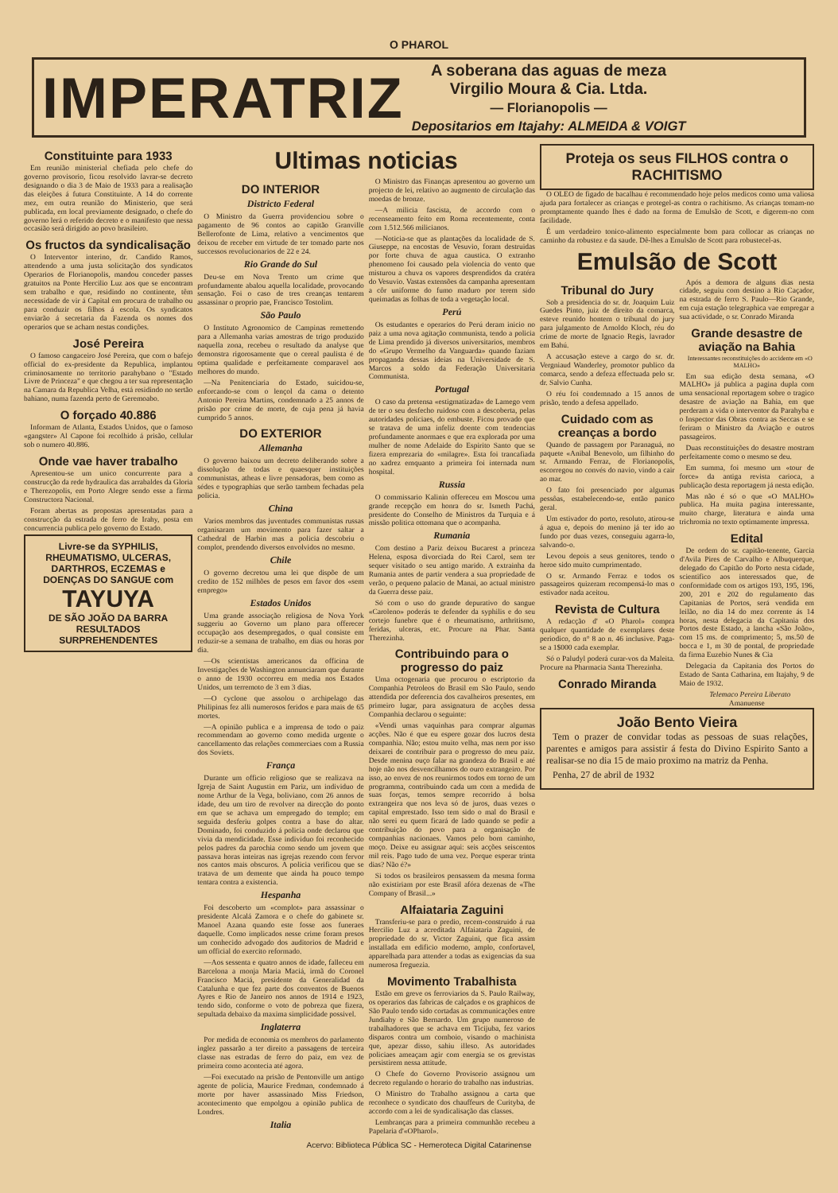O PHAROL
IMPERATRIZ
A soberana das aguas de meza
Virgilio Moura & Cia. Ltda.
— Florianopolis —
Depositarios em Itajahy: ALMEIDA & VOIGT
Constituinte para 1933
Em reunião ministerial chefiada pelo chefe do governo provisorio, ficou resolvido lavrar-se decreto designando o dia 3 de Maio de 1933 para a realisação das eleições á futura Constituinte. A 14 do corrente mez, em outra reunião do Ministerio, que será publicada, em local previamente designado, o chefe do governo lerá o referido decreto e o manifesto que nessa occasião será dirigido ao povo brasileiro.
Os fructos da syndicalisação
O Interventor interino, dr. Candido Ramos, attendendo a uma justa solicitação dos syndicatos Operarios de Florianopolis, mandou conceder passes gratuitos na Ponte Hercilio Luz aos que se encontram sem trabalho e que, residindo no continente, têm necessidade de vir á Capital em procura de trabalho ou para conduzir os filhos á escola. Os syndicatos enviarão á secretaria da Fazenda os nomes dos operarios que se acham nestas condições.
José Pereira
O famoso cangaceiro José Pereira, que com o bafejo official do ex-presidente da Republica, implantou criminosamente no territorio parahybano o "Estado Livre de Princeza" e que chegou a ter sua representação na Camara da Republica Velha, está residindo no sertão bahiano, numa fazenda perto de Geremoabo.
O forçado 40.886
Informam de Atlanta, Estados Unidos, que o famoso «gangster» Al Capone foi recolhido á prisão, cellular sob o numero 40.886.
Onde vae haver trabalho
Apresentou-se um unico concurrente para a construcção da rede hydraulica das arrabaldes da Gloria e Therezopolis, em Porto Alegre sendo esse a firma Constructora Nacional.
Foram abertas as propostas apresentadas para a construcção da estrada de ferro de Irahy, posta em concurrencia publica pelo governo do Estado.
Livre-se da SYPHILIS, RHEUMATISMO, ULCERAS, DARTHROS, ECZEMAS e DOENÇAS DO SANGUE com
TAYUYA
DE SÃO JOÃO DA BARRA
RESULTADOS SURPREHENDENTES
Ultimas noticias
DO INTERIOR
Districto Federal
O Ministro da Guerra providenciou sobre o pagamento de 96 contos ao capitão Granville Bellerofonte de Lima, relativo a vencimentos que deixou de receber em virtude de ter tomado parte nos successos revolucionarios de 22 e 24.
Rio Grande do Sul
Deu-se em Nova Trento um crime que profundamente abalou aquella localidade, provocando sensação. Foi o caso de tres creanças tentarem assassinar o proprio pae, Francisco Tostolim.
São Paulo
O Instituto Agronomico de Campinas remettendo para a Allemanha varias amostras de trigo produzido naquella zona, recebeu o resultado da analyse que demonstra rigorosamente que o cereal paulista é de optima qualidade e perfeitamente comparavel aos melhores do mundo.
—Na Penitenciaria do Estado, suicidou-se, enforcando-se com o lençol da cama o detento Antonio Pereira Martins, condemnado a 25 annos de prisão por crime de morte, de cuja pena já havia cumprido 5 annos.
DO EXTERIOR
Allemanha
O governo baixou um decreto deliberando sobre a dissolução de todas e quaesquer instituições communistas, atheas e livre pensadoras, bem como as sédes e typographias que serão tambem fechadas pela policia.
China
Varios membros das juventudes communistas russas organisaram um movimento para fazer saltar a Cathedral de Harbin mas a policia descobriu o complot, prendendo diversos envolvidos no mesmo.
Chile
O governo decretou uma lei que dispõe de um credito de 152 milhões de pesos em favor dos «sem emprego»
Estados Unidos
Uma grande associação religiosa de Nova York suggeriu ao Governo um plano para offerecer occupação aos desempregados, o qual consiste em reduzir-se a semana de trabalho, em dias ou horas por dia.
—Os scientistas americanos da officina de Investigações de Washington annunciaram que durante o anno de 1930 occorreu em media nos Estados Unidos, um terremoto de 3 em 3 dias.
—O cyclone que assolou o archipelago das Philipinas fez alli numerosos feridos e para mais de 65 mortes.
—A opinião publica e a imprensa de todo o paiz recommendam ao governo como medida urgente o cancellamento das relações commerciaes com a Russia dos Soviets.
França
Durante um officio religioso que se realizava na Igreja de Saint Augustin em Pariz, um individuo de nome Arthur de la Vega, boliviano, com 26 annos de idade, deu um tiro de revolver na direcção do ponto em que se achava um empregado do templo; em seguida desferiu golpes contra a base do altar. Dominado, foi conduzido á policia onde declarou que vivia da mendicidade. Esse individuo foi reconhecido pelos padres da parochia como sendo um jovem que passava horas inteiras nas igrejas rezendo com fervor nos cantos mais obscuros. A policia verificou que se tratava de um demente que ainda ha pouco tempo tentara contra a existencia.
Hespanha
Foi descoberto um «complot» para assassinar o presidente Alcalá Zamora e o chefe do gabinete sr. Manoel Azana quando este fosse aos funeraes daquelle. Como implicados nesse crime foram presos um conhecido advogado dos auditorios de Madrid e um official do exercito reformado.
—Aos sessenta e quatro annos de idade, falleceu em Barcelona a monja Maria Maciá, irmã do Coronel Francisco Maciá, presidente da Generalidad da Catalunha e que fez parte dos conventos de Buenos Ayres e Rio de Janeiro nos annos de 1914 e 1923, tendo sido, conforme o voto de pobreza que fizera, sepultada debaixo da maxima simplicidade possivel.
Inglaterra
Por medida de economia os membros do parlamento inglez passarão a ter direito a passagens de terceira classe nas estradas de ferro do paiz, em vez de primeira como acontecia até agora.
—Foi executado na prisão de Pentonville um antigo agente de policia, Maurice Fredman, condemnado á morte por haver assassinado Miss Friedson, acontecimento que empolgou a opinião publica de Londres.
Italia
O Ministro das Finanças apresentou ao governo um projecto de lei, relativo ao augmento de circulação das moedas de bronze.
—A milicia fascista, de accordo com o recenseamento feito em Roma recentemente, conta com 1.512.566 milicianos.
—Noticia-se que as plantações da localidade de S. Giuseppe, na encostas de Vesuvio, foram destruidas por forte chuva de agua caustica. O extranho phenomeno foi causado pela violencia do vento que misturou a chuva os vapores desprendidos da cratéra do Vesuvio. Vastas extensões da campanha apresentam a côr uniforme do fumo maduro por terem sido queimadas as folhas de toda a vegetação local.
Perú
Os estudantes e operarios do Perú deram inicio no paiz a uma nova agitação communista, tendo a policia de Lima prendido já diversos universitarios, membros do «Grupo Vermelho da Vanguarda» quando faziam propaganda dessas ideias na Universidade de S. Marcos a soldo da Federação Universitaria Communista.
Portugal
O caso da pretensa «estigmatizada» de Lamego vem de ter o seu desfecho ruidoso com a descoberta, pelas autoridades policiaes, do embuste. Ficou provado que se tratava de uma infeliz doente com tendencias profundamente anormaes e que era explorada por uma mulher de nome Adelaide do Espirito Santo que se fizera emprezaria do «milagre». Esta foi trancafiada no xadrez emquanto a primeira foi internada num hospital.
Russia
O commissario Kalinin offereceu em Moscou uma grande recepção em honra do sr. Ismeth Pachá, presidente do Conselho de Ministros da Turquia e á missão politica ottomana que o acompanha.
Rumania
Com destino a Pariz deixou Bucarest a princeza Helena, esposa divorciada do Rei Carol, sem ter sequer visitado o seu antigo marido. A extrainha da Rumania antes de partir vendera a sua propriedade de verão, o pequeno palacio de Manai, ao actual ministro da Guerra desse paiz.
Só com o uso do grande depurativo do sangue «Caroleno» poderás te defender da syphilis e do seu cortejo funebre que é o rheumatismo, arthritismo, feridas, ulceras, etc. Procure na Phar. Santa Therezinha.
Contribuindo para o progresso do paiz
Uma octogenaria que procurou o escriptorio da Companhia Petroleos do Brasil em São Paulo, sendo attendida por deferencia dos cavalheiros presentes, em primeiro lugar, para assignatura de acções dessa Companhia declarou o seguinte:
«Vendi umas vaquinhas para comprar algumas acções. Não é que eu espere gozar dos lucros desta companhia. Não; estou muito velha, mas nem por isso deixarei de contribuir para o progresso do meu paiz. Desde menina ouço falar na grandeza do Brasil e até hoje não nos desvencilhamos do ouro extrangeiro. Por isso, ao envez de nos reunirmos todos em torno de um programma, contribuindo cada um com a medida de suas forças, temos sempre recorrido á bolsa extrangeira que nos leva só de juros, duas vezes o capital emprestado. Isso tem sido o mal do Brasil e não serei eu quem ficará de lado quando se pedir a contribuição do povo para a organisação de companhias nacionaes. Vamos pelo bom caminho, moço. Deixe eu assignar aqui: seis acções seiscentos mil reis. Pago tudo de uma vez. Porque esperar trinta dias? Não é?»
Si todos os brasileiros pensassem da mesma forma não existiriam por este Brasil afóra dezenas de «The Company of Brasil...»
Alfaiataria Zaguini
Transferiu-se para o predio, recem-construido á rua Hercilio Luz a acreditada Alfaiataria Zaguini, de propriedade do sr. Victor Zaguini, que fica assim installada em edificio moderno, amplo, confortavel, apparelhada para attender a todas as exigencias da sua numerosa freguezia.
Movimento Trabalhista
Estão em greve os ferroviarios da S. Paulo Railway, os operarios das fabricas de calçados e os graphicos de São Paulo tendo sido cortadas as communicações entre Jundiahy e São Bernardo. Um grupo numeroso de trabalhadores que se achava em Ticijuba, fez varios disparos contra um comboio, visando o machinista que, apezar disso, sahiu illeso. As autoridades policiaes ameaçam agir com energia se os grevistas persistirem nessa attitude.
O Chefe do Governo Provisorio assignou um decreto regulando o horario do trabalho nas industrias.
O Ministro do Trabalho assignou a carta que reconhece o syndicato dos chauffeurs de Curityba, de accordo com a lei de syndicalisação das classes.
Lembranças para a primeira communhão recebeu a Papelaria d'«OPharol».
Proteja os seus FILHOS contra o RACHITISMO
O OLEO de figado de bacalhau é recommendado hoje pelos medicos como uma valiosa ajuda para fortalecer as crianças e protegel-as contra o rachitismo. As crianças tomam-no promptamente quando lhes é dado na forma de Emulsão de Scott, e digerem-no com facilidade.
É um verdadeiro tonico-alimento especialmente bom para collocar as crianças no caminho da robustez e da saude. Dê-lhes a Emulsão de Scott para robustecel-as.
Emulsão de Scott
Tribunal do Jury
Sob a presidencia do sr. dr. Joaquim Luiz Guedes Pinto, juiz de direito da comarca, esteve reunido hontem o tribunal do jury para julgamento de Arnoldo Kloch, réu do crime de morte de Ignacio Regis, lavrador em Bahú.
A accusação esteve a cargo do sr. dr. Vergniaud Wanderley, promotor publico da comarca, sendo a defeza effectuada pelo sr. dr. Salvio Cunha.
O réu foi condemnado a 15 annos de prisão, tendo a defesa appellado.
Cuidado com as creanças a bordo
Quando de passagem por Paranaguá, no paquete «Anibal Benevolo, um filhinho do sr. Armando Ferraz, de Florianopolis, escorregou no convés do navio, vindo a cair ao mar.
O fato foi presenciado por algumas pessôas, estabelecendo-se, então panico geral.
Um estivador do porto, resoluto, atirou-se á agua e, depois do menino já ter ido ao fundo por duas vezes, conseguiu agarra-lo, salvando-o.
Levou depois a seus genitores, tendo o heroe sido muito cumprimentado.
O sr. Armando Ferraz e todos os passageiros quizeram recompensá-lo mas o estivador nada aceitou.
Revista de Cultura
A redacção d' «O Pharol» compra qualquer quantidade de exemplares deste periodico, do n° 8 ao n. 46 inclusive. Paga-se a 1$000 cada exemplar.
Só o Paludyl poderá curar-vos da Maleita. Procure na Pharmacia Santa Therezinha.
Conrado Miranda
Após a demora de alguns dias nesta cidade, seguiu com destino a Rio Caçador, na estrada de ferro S. Paulo—Rio Grande, em cuja estação telegraphica vae empregar a sua actividade, o sr. Conrado Miranda
Grande desastre de aviação na Bahia
Interessantes reconstituições do accidente em «O MALHO»
Em sua edição desta semana, «O MALHO» já publica a pagina dupla com uma sensacional reportagem sobre o tragico desastre de aviação na Bahia, em que perderam a vida o interventor da Parahyba e o Inspector das Obras contra as Seccas e se feriram o Ministro da Aviação e outros passageiros.
Duas reconstituições do desastre mostram perfeitamente como o mesmo se deu.
Em summa, foi mesmo um «tour de force» da antiga revista carioca, a publicação desta reportagem já nesta edição.
Mas não é só o que «O MALHO» publica. Ha muita pagina interessante, muito charge, literatura e ainda uma trichromia no texto optimamente impressa.
Edital
De ordem do sr. capitão-tenente, Garcia d'Avila Pires de Carvalho e Albuquerque, delegado do Capitão do Porto nesta cidade, scientifico aos interessados que, de conformidade com os artigos 193, 195, 196, 200, 201 e 202 do regulamento das Capitanias de Portos, será vendida em leilão, no dia 14 do mez corrente ás 14 horas, nesta delegacia da Capitania dos Portos deste Estado, a lancha «São João», com 15 ms. de comprimento; 5, ms.50 de bocca e 1, m 30 de pontal, de propriedade da firma Euzebio Nunes & Cia
Delegacia da Capitania dos Portos do Estado de Santa Catharina, em Itajahy, 9 de Maio de 1932.
Telemaco Pereira Liberato
Amanuense
João Bento Vieira
Tem o prazer de convidar todas as pessoas de suas relações, parentes e amigos para assistir á festa do Divino Espirito Santo a realisar-se no dia 15 de maio proximo na matriz da Penha.
Penha, 27 de abril de 1932
Acervo: Biblioteca Pública SC - Hemeroteca Digital Catarinense